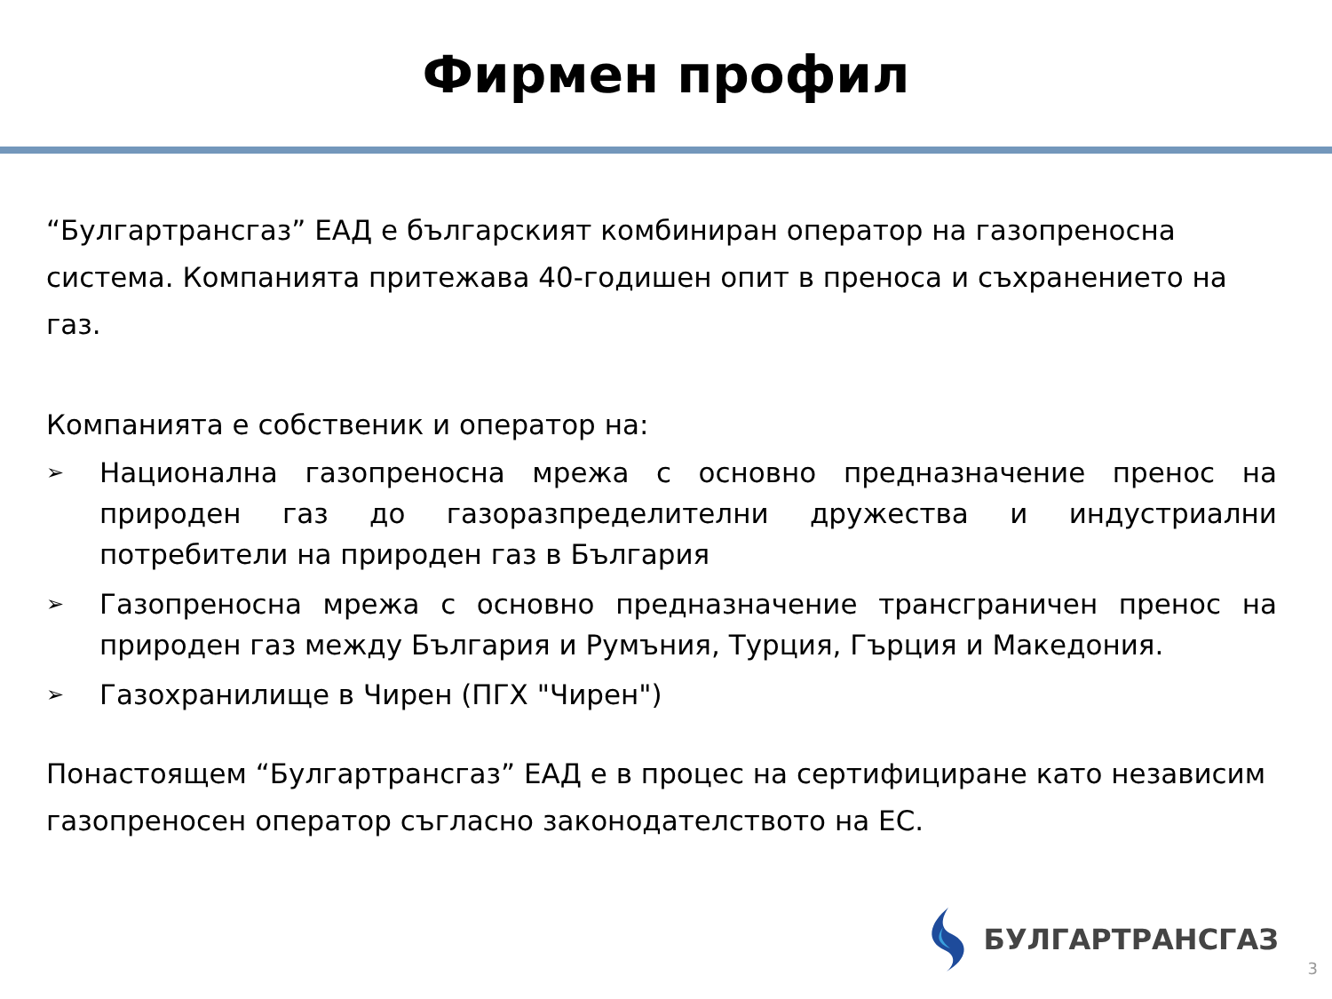Фирмен профил
“Булгартрансгаз” ЕАД е българският комбиниран оператор на газопреносна система. Компанията притежава 40-годишен опит в преноса и съхранението на газ.
Компанията е собственик и оператор на:
➢ Национална газопреносна мрежа с основно предназначение пренос на природен газ до газоразпределителни дружества и индустриални потребители на природен газ в България
➢ Газопреносна мрежа с основно предназначение трансграничен пренос на природен газ между България и Румъния, Турция, Гърция и Македония.
➢ Газохранилище в Чирен (ПГХ "Чирен")
Понастоящем “Булгартрансгаз” ЕАД е в процес на сертифициране като независим газопреносен оператор съгласно законодателството на ЕС.
БУЛГАРТРАНСГАЗ
3